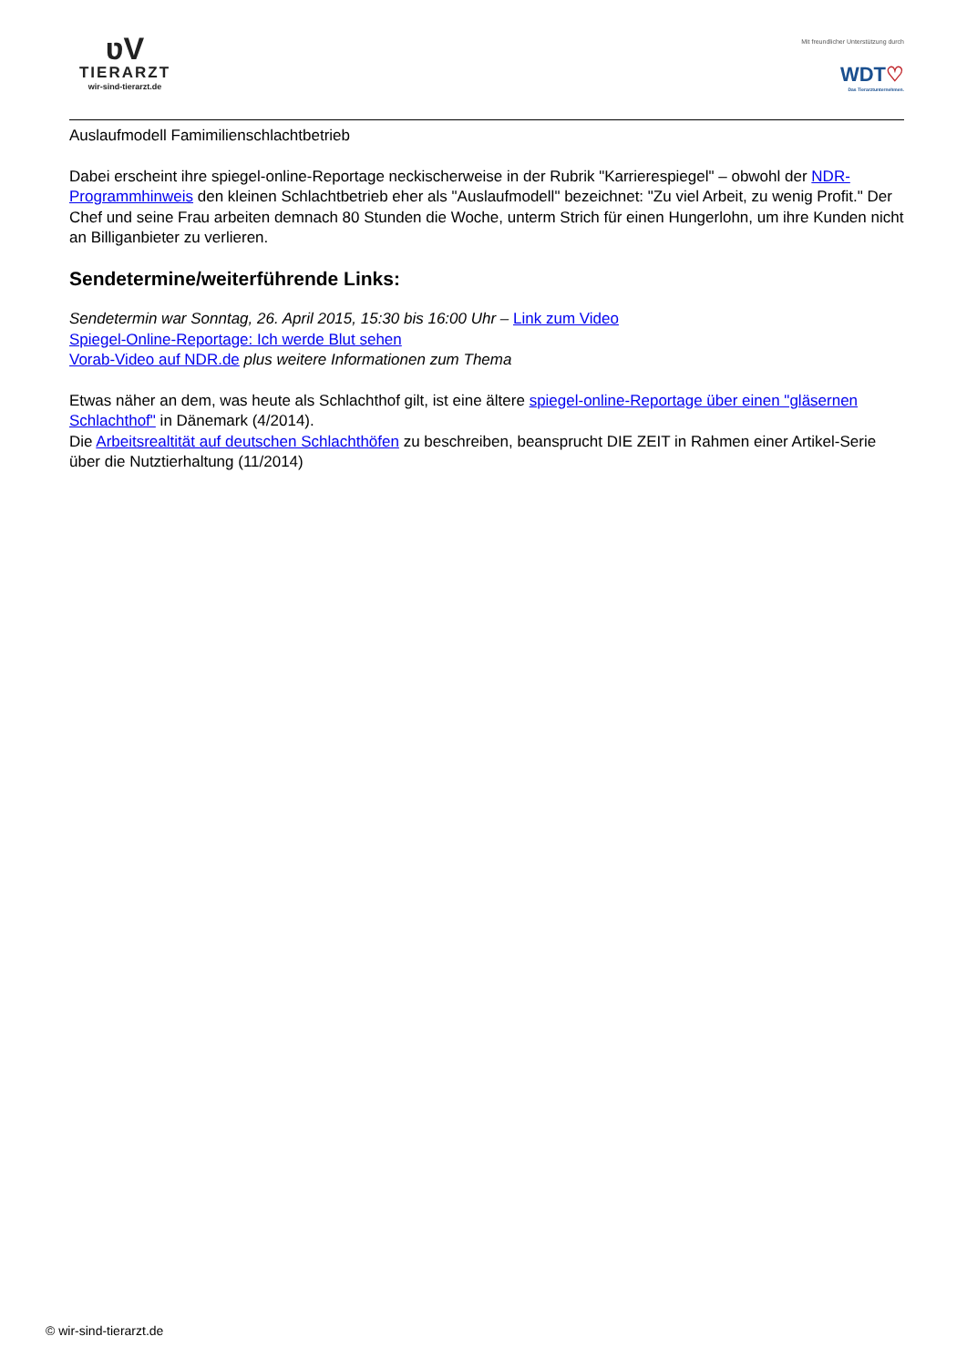ʋV
TIERARZT
wir-sind-tierarzt.de
Mit freundlicher Unterstützung durch
WDT♡
Das Tierarztunternehmen.
Auslaufmodell Famimilienschlachtbetrieb
Dabei erscheint ihre spiegel-online-Reportage neckischerweise in der Rubrik "Karrierespiegel" – obwohl der NDR-Programmhinweis den kleinen Schlachtbetrieb eher als "Auslaufmodell" bezeichnet: "Zu viel Arbeit, zu wenig Profit." Der Chef und seine Frau arbeiten demnach 80 Stunden die Woche, unterm Strich für einen Hungerlohn, um ihre Kunden nicht an Billiganbieter zu verlieren.
Sendetermine/weiterführende Links:
Sendetermin war Sonntag, 26. April 2015, 15:30 bis 16:00 Uhr – Link zum Video
Spiegel-Online-Reportage: Ich werde Blut sehen
Vorab-Video auf NDR.de plus weitere Informationen zum Thema
Etwas näher an dem, was heute als Schlachthof gilt, ist eine ältere spiegel-online-Reportage über einen "gläsernen Schlachthof" in Dänemark (4/2014).
Die Arbeitsrealtität auf deutschen Schlachthöfen zu beschreiben, beansprucht DIE ZEIT in Rahmen einer Artikel-Serie über die Nutztierhaltung (11/2014)
© wir-sind-tierarzt.de